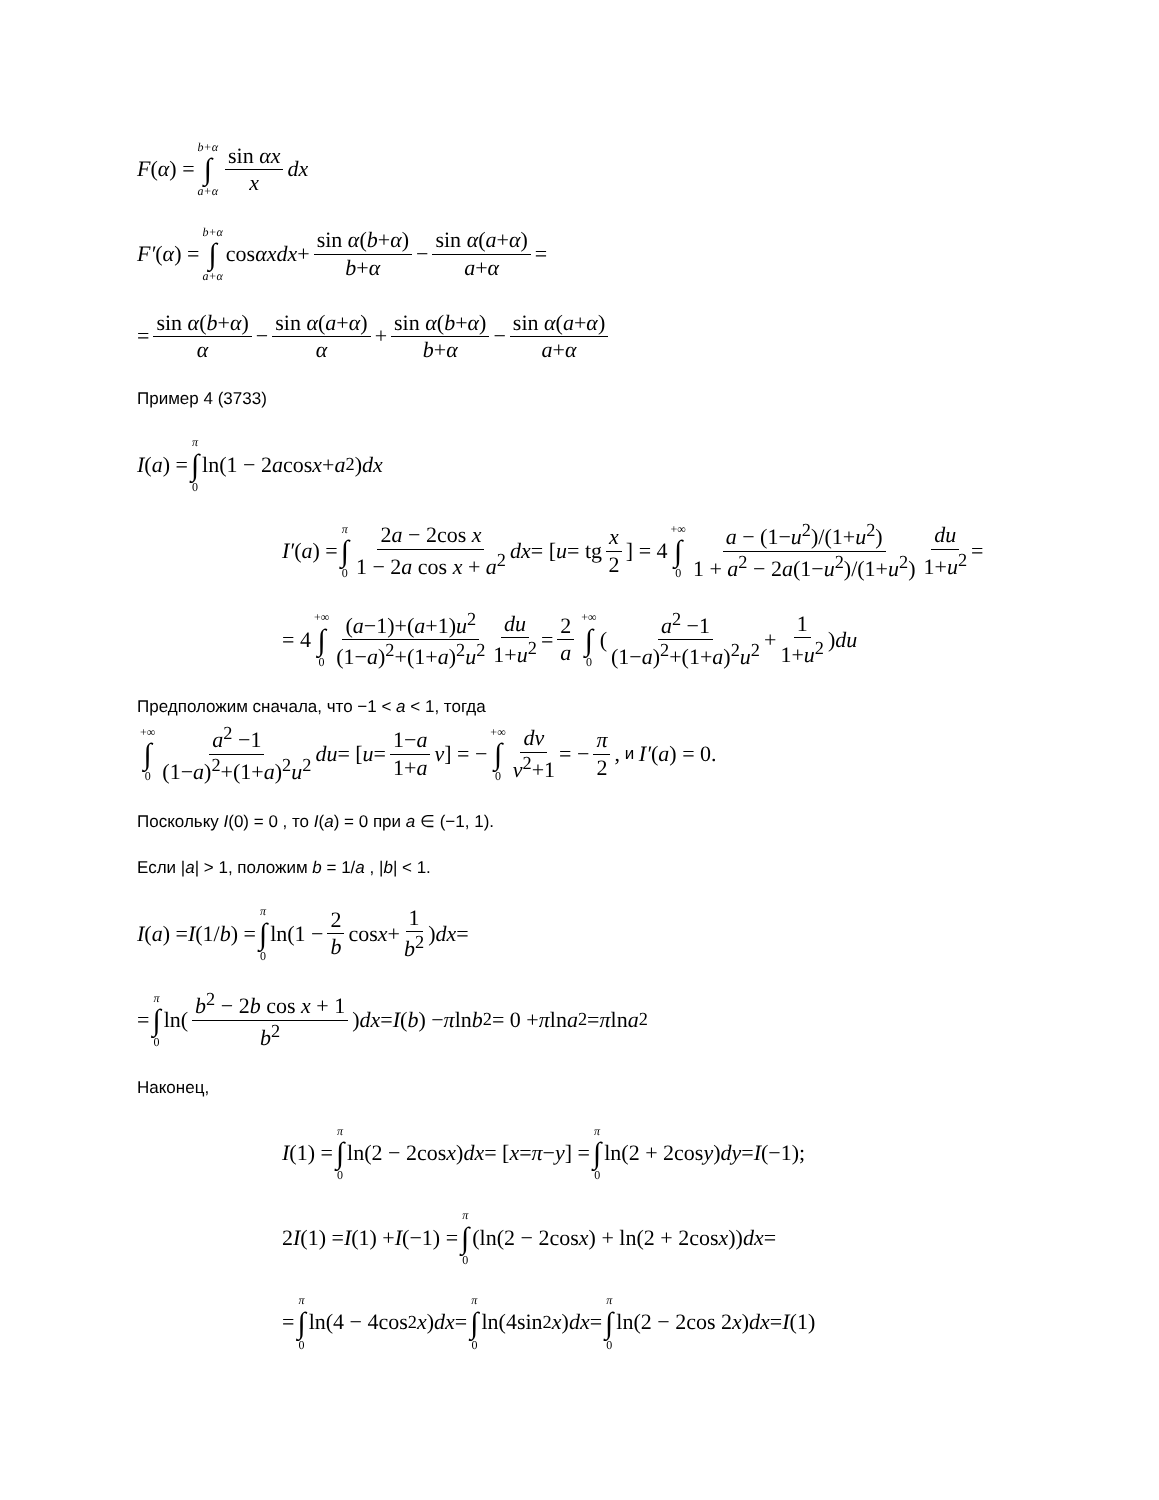F (α) = b+α ∫ a+α sin αx x dx
F′ (α) = b+α ∫ a+α cos αxdx + sin α(b+α) b+α − sin α(a+α) a+α =
= sin α(b+α) α − sin α(a+α) α + sin α(b+α) b+α − sin α(a+α) a+α
Пример 4 (3733)
I (a) = π ∫ 0 ln(1 − 2 a cos x + a<sup>2</sup>) dx
I′ (a) = π ∫ 0 2a − 2cos x 1 − 2a cos x + a<sup>2</sup> dx = [u = tg x 2] = 4 +∞ ∫ 0 a − (1−u<sup>2</sup>)/(1+u<sup>2</sup>) 1 + a<sup>2</sup> − 2a(1−u<sup>2</sup>)/(1+u<sup>2</sup>) du 1+u<sup>2</sup> =
= 4 +∞ ∫ 0 (a−1)+(a+1)u<sup>2</sup> (1−a)<sup>2</sup>+(1+a)<sup>2</sup>u<sup>2</sup> du 1+u<sup>2</sup> = 2 a +∞ ∫ 0 (a<sup>2</sup> −1 (1−a)<sup>2</sup>+(1+a)<sup>2</sup>u<sup>2</sup> + 1 1+u<sup>2</sup>) du
Предположим сначала, что −1 < a < 1, тогда
+∞ ∫ 0 a<sup>2</sup> −1 (1−a)<sup>2</sup>+(1+a)<sup>2</sup>u<sup>2</sup> du = [u = 1−a 1+a v] = − +∞ ∫ 0 dv v<sup>2</sup>+1 = − π 2, и I′ (a) = 0.
Поскольку I(0) = 0 , то I(a) = 0 при a ∈ (−1, 1).
Если |a| > 1, положим b = 1/a , |b| < 1.
I (a) = I (1/ b) = π ∫ 0 ln(1 − 2 b cos x + 1 b<sup>2</sup>) dx =
= π ∫ 0 ln(b<sup>2</sup> − 2b cos x + 1 b<sup>2</sup>) dx = I (b) − π ln b<sup>2</sup> = 0 + π ln a<sup>2</sup> = π ln a<sup>2</sup>
Наконец,
I (1) = π ∫ 0 ln(2 − 2cos x) dx = [x = π − y] = π ∫ 0 ln(2 + 2cos y) dy = I (−1);
2 I (1) = I (1) + I (−1) = π ∫ 0 (ln(2 − 2cos x) + ln(2 + 2cos x)) dx =
= π ∫ 0 ln(4 − 4cos<sup>2</sup> x) dx = π ∫ 0 ln(4sin<sup>2</sup> x) dx = π ∫ 0 ln(2 − 2cos 2 x) dx = I (1)